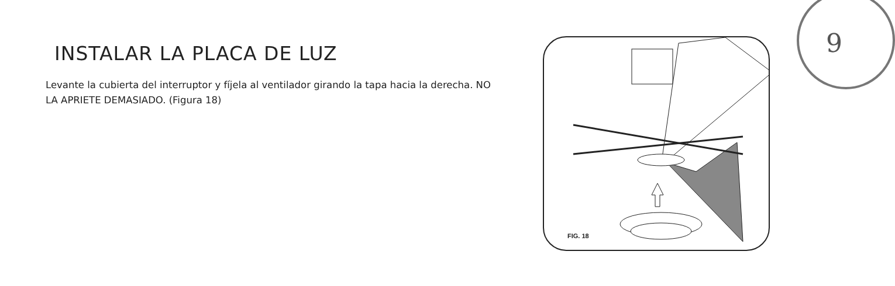INSTALAR LA PLACA DE LUZ
Levante la cubierta del interruptor y fíjela al ventilador girando la tapa hacia la derecha. NO LA APRIETE DEMASIADO. (Figura 18)
FIG. 18 9